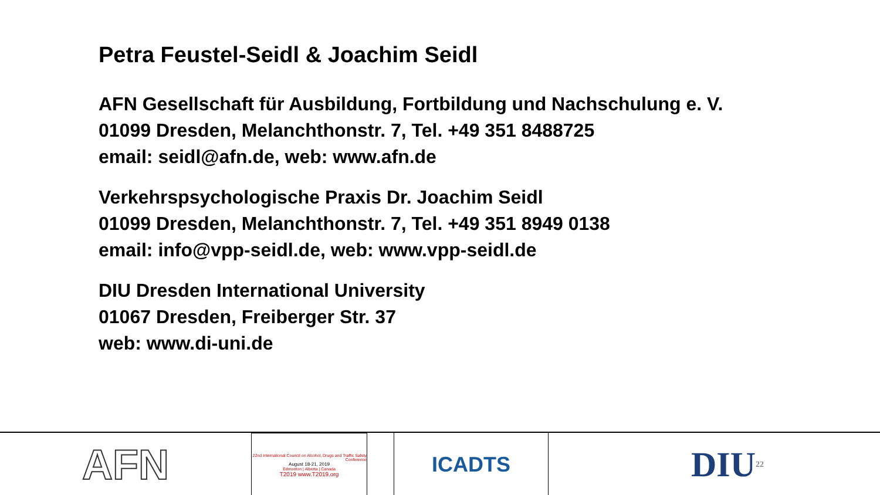Petra Feustel-Seidl & Joachim Seidl
AFN Gesellschaft für Ausbildung, Fortbildung und Nachschulung e. V.
01099 Dresden, Melanchthonstr. 7, Tel. +49 351 8488725
email: seidl@afn.de, web: www.afn.de
Verkehrspsychologische Praxis Dr. Joachim Seidl
01099 Dresden, Melanchthonstr. 7, Tel. +49 351 8949 0138
email: info@vpp-seidl.de, web: www.vpp-seidl.de
DIU Dresden International University
01067 Dresden, Freiberger Str. 37
web: www.di-uni.de
AFN
22nd International Council on Alcohol, Drugs and Traffic Safety Conference
August 18-21, 2019
Edmonton | Alberta | Canada
T2019 www.T2019.org
ICADTS
DIU 22